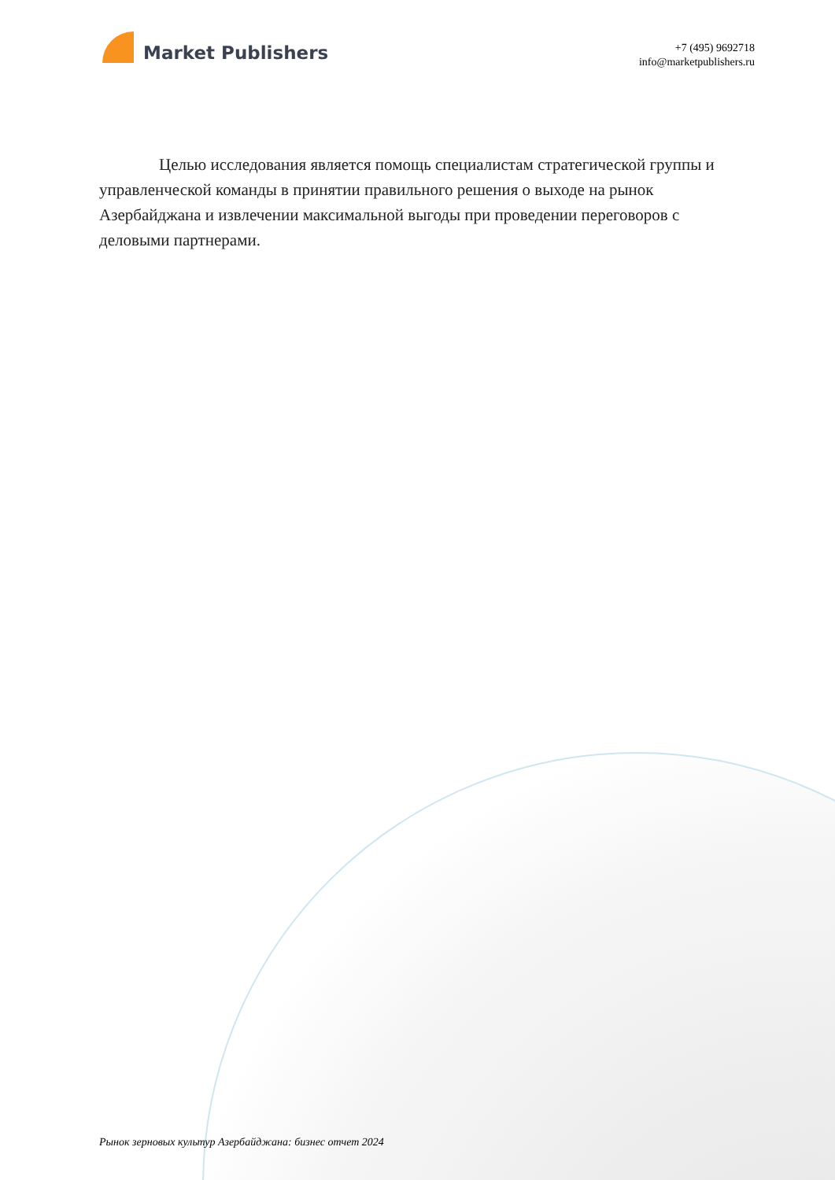Market Publishers
+7 (495) 9692718
info@marketpublishers.ru
Целью исследования является помощь специалистам стратегической группы и управленческой команды в принятии правильного решения о выходе на рынок Азербайджана и извлечении максимальной выгоды при проведении переговоров с деловыми партнерами.
Рынок зерновых культур Азербайджана: бизнес отчет 2024